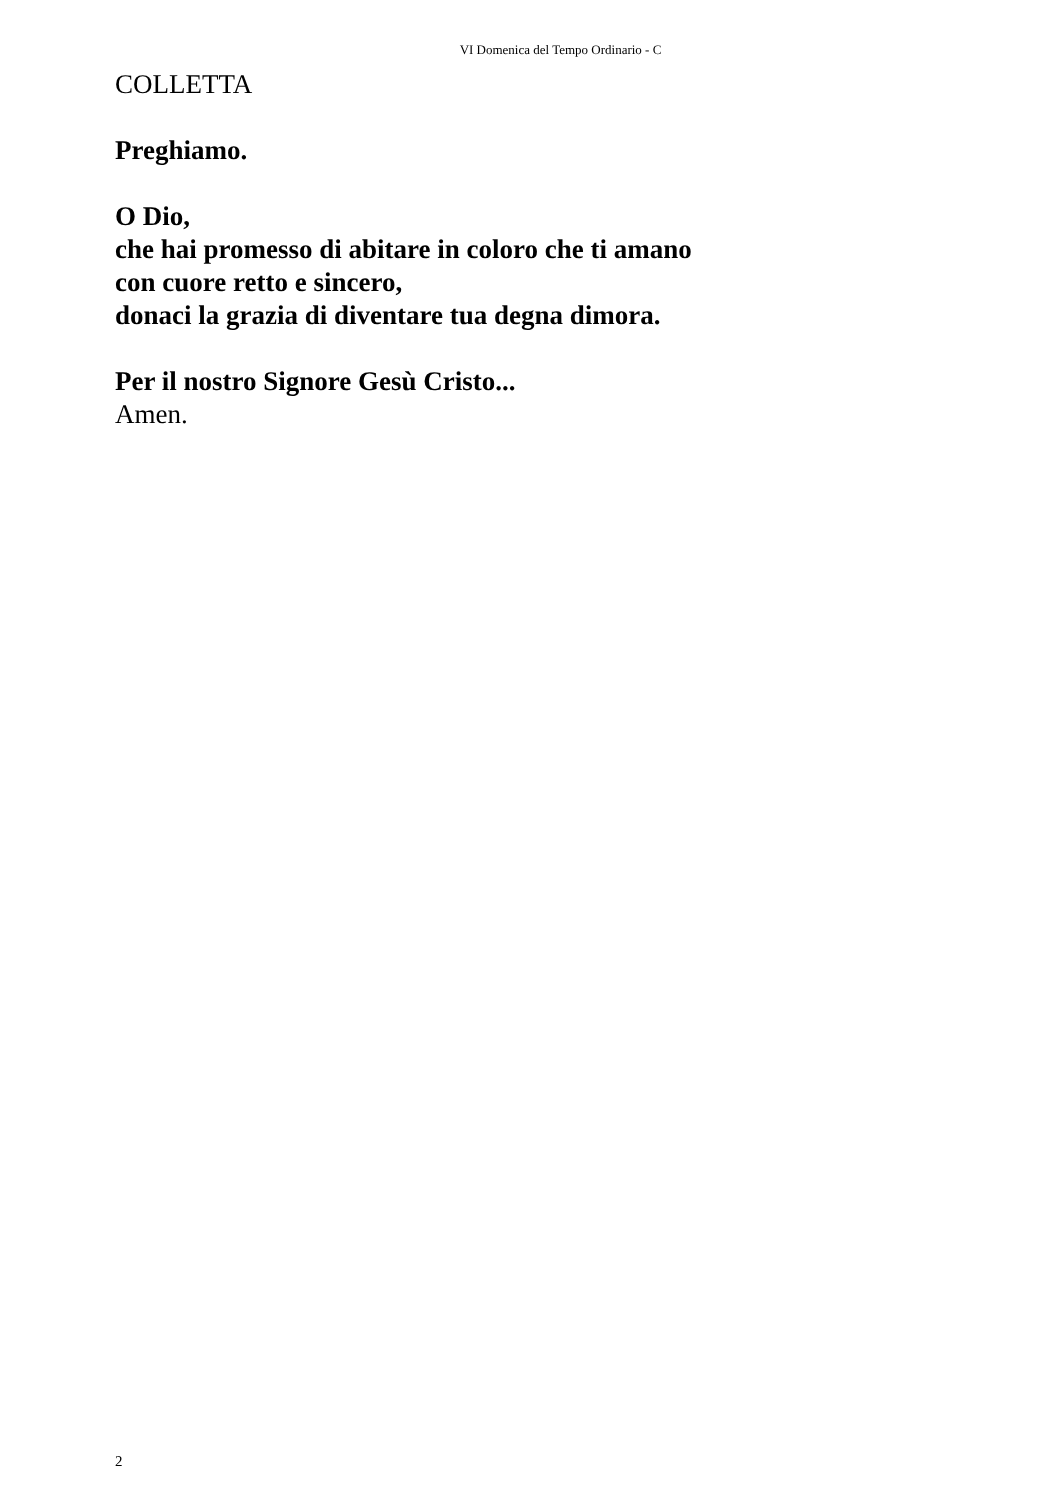VI Domenica del Tempo Ordinario - C
COLLETTA
Preghiamo.
O Dio,
che hai promesso di abitare in coloro che ti amano
con cuore retto e sincero,
donaci la grazia di diventare tua degna dimora.
Per il nostro Signore Gesù Cristo...
Amen.
2